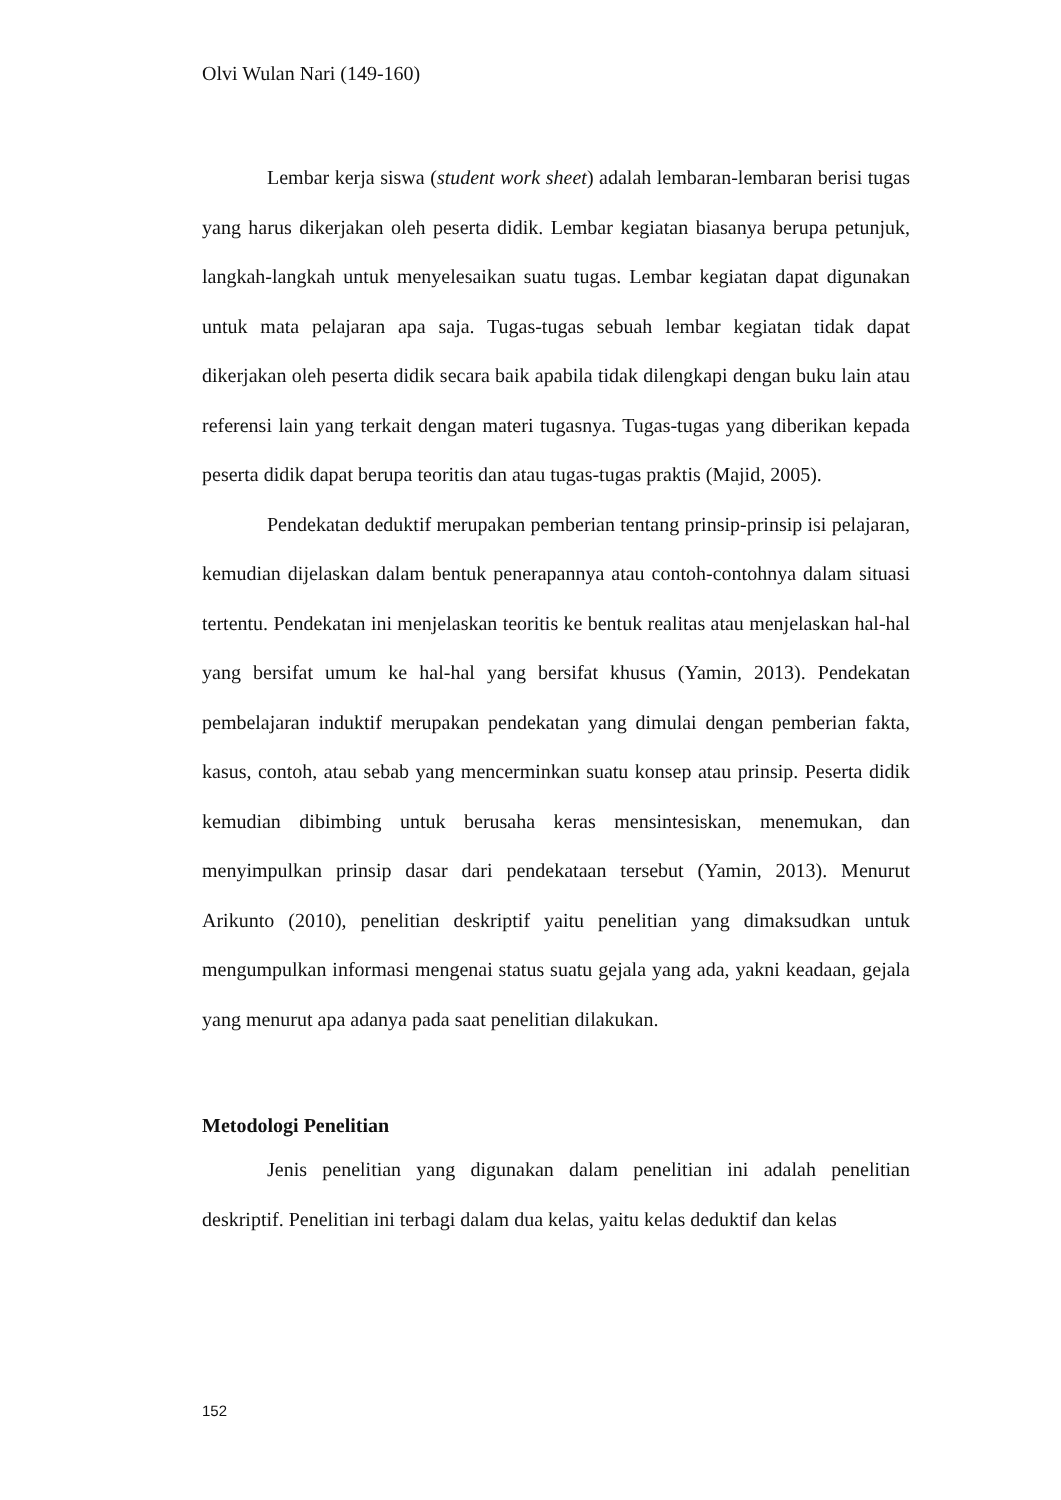Olvi Wulan Nari (149-160)
Lembar kerja siswa (student work sheet) adalah lembaran-lembaran berisi tugas yang harus dikerjakan oleh peserta didik. Lembar kegiatan biasanya berupa petunjuk, langkah-langkah untuk menyelesaikan suatu tugas. Lembar kegiatan dapat digunakan untuk mata pelajaran apa saja. Tugas-tugas sebuah lembar kegiatan tidak dapat dikerjakan oleh peserta didik secara baik apabila tidak dilengkapi dengan buku lain atau referensi lain yang terkait dengan materi tugasnya. Tugas-tugas yang diberikan kepada peserta didik dapat berupa teoritis dan atau tugas-tugas praktis (Majid, 2005).
Pendekatan deduktif merupakan pemberian tentang prinsip-prinsip isi pelajaran, kemudian dijelaskan dalam bentuk penerapannya atau contoh-contohnya dalam situasi tertentu. Pendekatan ini menjelaskan teoritis ke bentuk realitas atau menjelaskan hal-hal yang bersifat umum ke hal-hal yang bersifat khusus (Yamin, 2013). Pendekatan pembelajaran induktif merupakan pendekatan yang dimulai dengan pemberian fakta, kasus, contoh, atau sebab yang mencerminkan suatu konsep atau prinsip. Peserta didik kemudian dibimbing untuk berusaha keras mensintesiskan, menemukan, dan menyimpulkan prinsip dasar dari pendekataan tersebut (Yamin, 2013). Menurut Arikunto (2010), penelitian deskriptif yaitu penelitian yang dimaksudkan untuk mengumpulkan informasi mengenai status suatu gejala yang ada, yakni keadaan, gejala yang menurut apa adanya pada saat penelitian dilakukan.
Metodologi Penelitian
Jenis penelitian yang digunakan dalam penelitian ini adalah penelitian deskriptif. Penelitian ini terbagi dalam dua kelas, yaitu kelas deduktif dan kelas
152